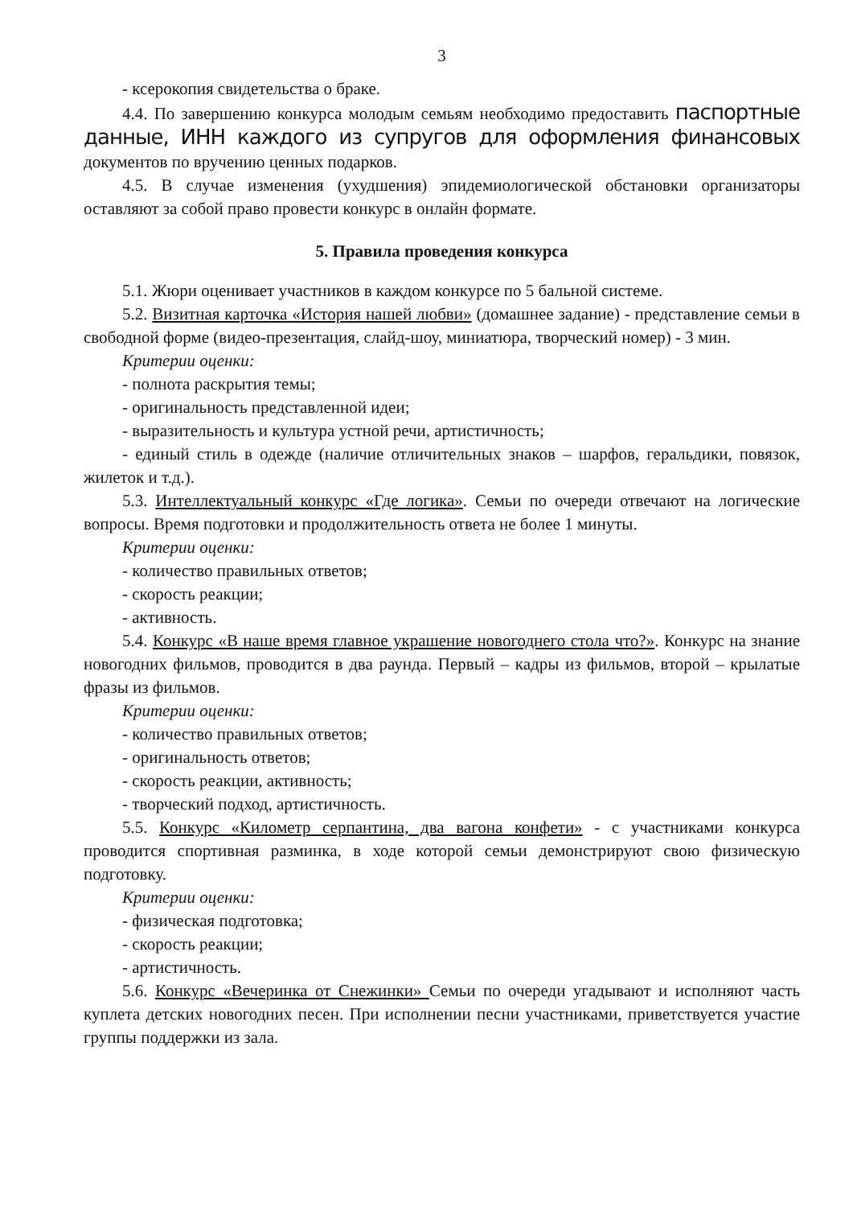3
- ксерокопия свидетельства о браке.
4.4. По завершению конкурса молодым семьям необходимо предоставить паспортные данные, ИНН каждого из супругов для оформления финансовых документов по вручению ценных подарков.
4.5. В случае изменения (ухудшения) эпидемиологической обстановки организаторы оставляют за собой право провести конкурс в онлайн формате.
5. Правила проведения конкурса
5.1. Жюри оценивает участников в каждом конкурсе по 5 бальной системе.
5.2. Визитная карточка «История нашей любви» (домашнее задание) - представление семьи в свободной форме (видео-презентация, слайд-шоу, миниатюра, творческий номер) - 3 мин.
Критерии оценки:
- полнота раскрытия темы;
- оригинальность представленной идеи;
- выразительность и культура устной речи, артистичность;
- единый стиль в одежде (наличие отличительных знаков – шарфов, геральдики, повязок, жилеток и т.д.).
5.3. Интеллектуальный конкурс «Где логика». Семьи по очереди отвечают на логические вопросы. Время подготовки и продолжительность ответа не более 1 минуты.
Критерии оценки:
- количество правильных ответов;
- скорость реакции;
- активность.
5.4. Конкурс «В наше время главное украшение новогоднего стола что?». Конкурс на знание новогодних фильмов, проводится в два раунда. Первый – кадры из фильмов, второй – крылатые фразы из фильмов.
Критерии оценки:
- количество правильных ответов;
- оригинальность ответов;
- скорость реакции, активность;
- творческий подход, артистичность.
5.5. Конкурс «Километр серпантина, два вагона конфети» - с участниками конкурса проводится спортивная разминка, в ходе которой семьи демонстрируют свою физическую подготовку.
Критерии оценки:
- физическая подготовка;
- скорость реакции;
- артистичность.
5.6. Конкурс «Вечеринка от Снежинки» Семьи по очереди угадывают и исполняют часть куплета детских новогодних песен. При исполнении песни участниками, приветствуется участие группы поддержки из зала.